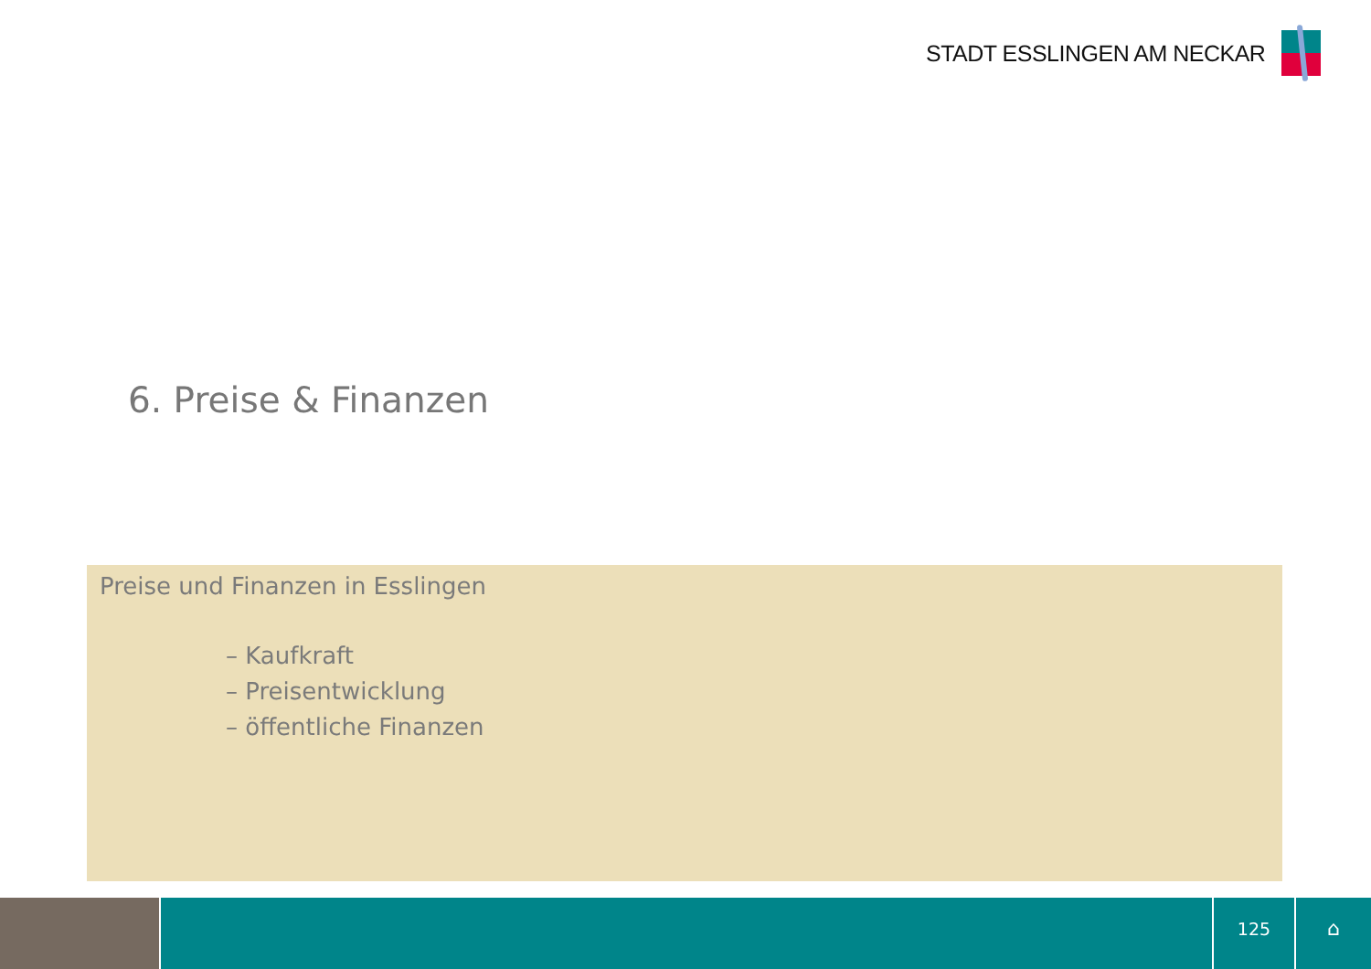STADT ESSLINGEN AM NECKAR
6. Preise & Finanzen
Preise und Finanzen in Esslingen
– Kaufkraft
– Preisentwicklung
– öffentliche Finanzen
125
⌂